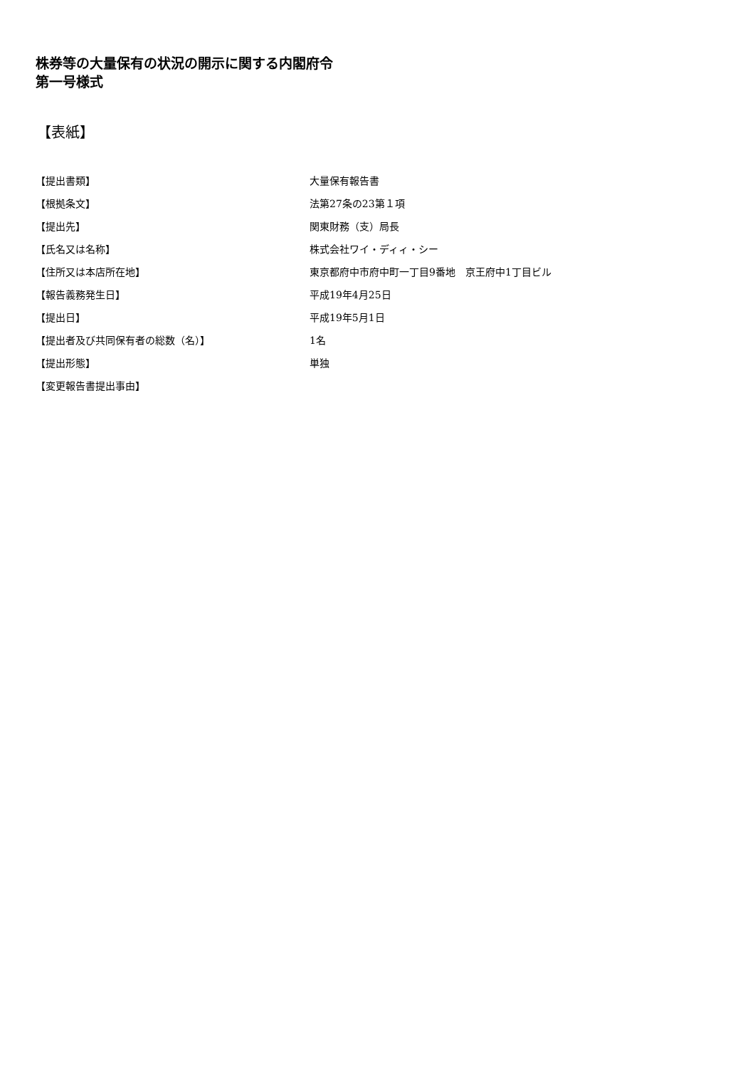株券等の大量保有の状況の開示に関する内閣府令
第一号様式
【表紙】
| 【提出書類】 | 大量保有報告書 |
| 【根拠条文】 | 法第27条の23第１項 |
| 【提出先】 | 関東財務（支）局長 |
| 【氏名又は名称】 | 株式会社ワイ・ディィ・シー |
| 【住所又は本店所在地】 | 東京都府中市府中町一丁目9番地 京王府中1丁目ビル |
| 【報告義務発生日】 | 平成19年4月25日 |
| 【提出日】 | 平成19年5月1日 |
| 【提出者及び共同保有者の総数（名）】 | 1名 |
| 【提出形態】 | 単独 |
| 【変更報告書提出事由】 | |